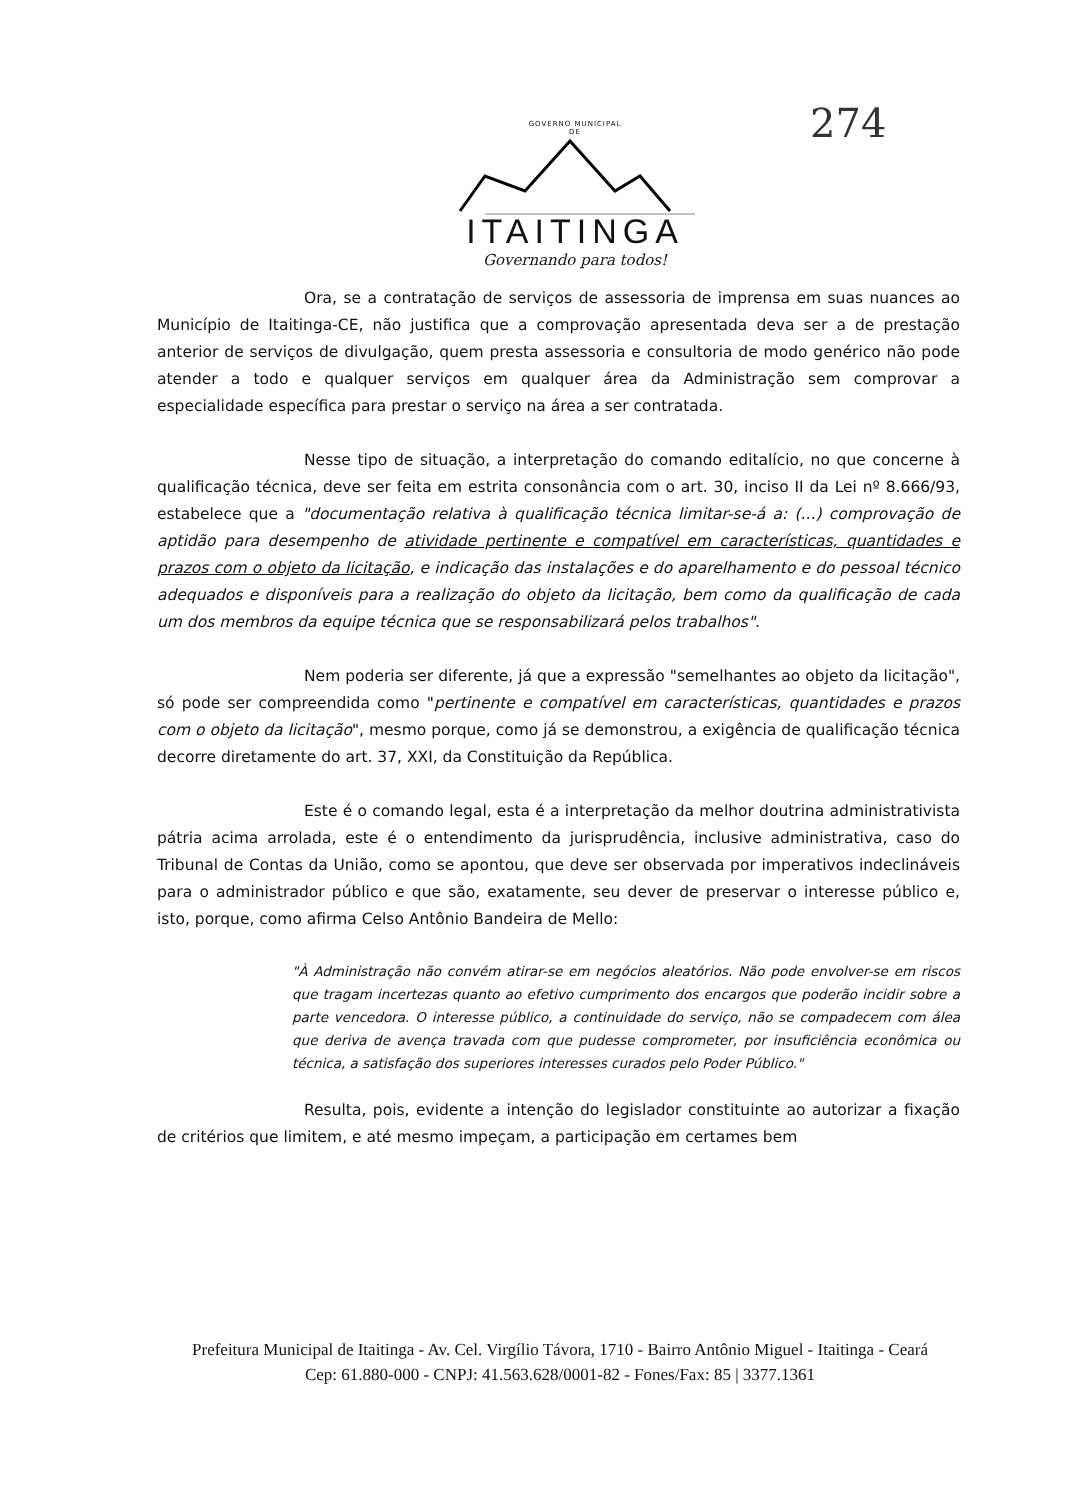GOVERNO MUNICIPAL
DE
ITAITINGA
Governando para todos!
274
Ora, se a contratação de serviços de assessoria de imprensa em suas nuances ao Município de Itaitinga-CE, não justifica que a comprovação apresentada deva ser a de prestação anterior de serviços de divulgação, quem presta assessoria e consultoria de modo genérico não pode atender a todo e qualquer serviços em qualquer área da Administração sem comprovar a especialidade específica para prestar o serviço na área a ser contratada.
Nesse tipo de situação, a interpretação do comando editalício, no que concerne à qualificação técnica, deve ser feita em estrita consonância com o art. 30, inciso II da Lei nº 8.666/93, estabelece que a "documentação relativa à qualificação técnica limitar-se-á a: (...) comprovação de aptidão para desempenho de atividade pertinente e compatível em características, quantidades e prazos com o objeto da licitação, e indicação das instalações e do aparelhamento e do pessoal técnico adequados e disponíveis para a realização do objeto da licitação, bem como da qualificação de cada um dos membros da equipe técnica que se responsabilizará pelos trabalhos".
Nem poderia ser diferente, já que a expressão "semelhantes ao objeto da licitação", só pode ser compreendida como "pertinente e compatível em características, quantidades e prazos com o objeto da licitação", mesmo porque, como já se demonstrou, a exigência de qualificação técnica decorre diretamente do art. 37, XXI, da Constituição da República.
Este é o comando legal, esta é a interpretação da melhor doutrina administrativista pátria acima arrolada, este é o entendimento da jurisprudência, inclusive administrativa, caso do Tribunal de Contas da União, como se apontou, que deve ser observada por imperativos indeclináveis para o administrador público e que são, exatamente, seu dever de preservar o interesse público e, isto, porque, como afirma Celso Antônio Bandeira de Mello:
"À Administração não convém atirar-se em negócios aleatórios. Não pode envolver-se em riscos que tragam incertezas quanto ao efetivo cumprimento dos encargos que poderão incidir sobre a parte vencedora. O interesse público, a continuidade do serviço, não se compadecem com álea que deriva de avença travada com que pudesse comprometer, por insuficiência econômica ou técnica, a satisfação dos superiores interesses curados pelo Poder Público."
Resulta, pois, evidente a intenção do legislador constituinte ao autorizar a fixação de critérios que limitem, e até mesmo impeçam, a participação em certames bem
Prefeitura Municipal de Itaitinga - Av. Cel. Virgílio Távora, 1710 - Bairro Antônio Miguel - Itaitinga - Ceará
Cep: 61.880-000 - CNPJ: 41.563.628/0001-82 - Fones/Fax: 85 | 3377.1361